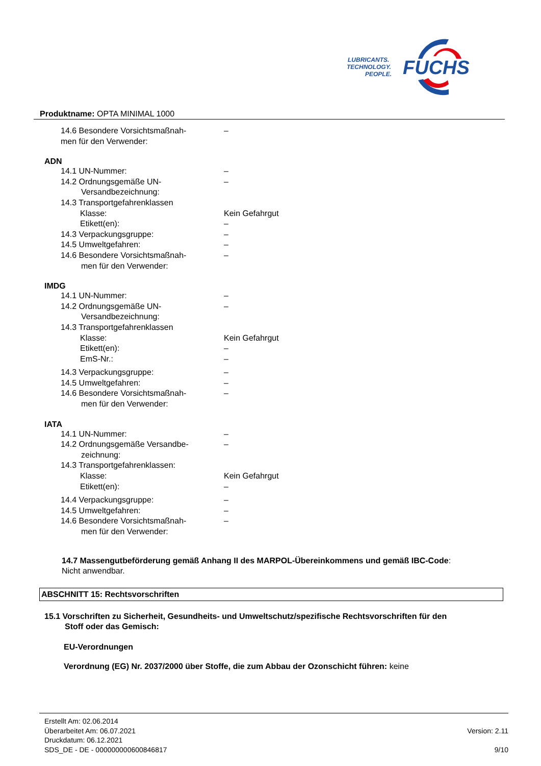LUBRICANTS.
TECHNOLOGY.
PEOPLE.
FUCHS
Produktname: OPTA MINIMAL 1000
14.6 Besondere Vorsichtsmaßnah-
men für den Verwender:
–
ADN
14.1 UN-Nummer: –
14.2 Ordnungsgemäße UN-
Versandbezeichnung:
–
14.3 Transportgefahrenklassen
Klasse: Kein Gefahrgut
Etikett(en): –
14.3 Verpackungsgruppe: –
14.5 Umweltgefahren: –
14.6 Besondere Vorsichtsmaßnah-
men für den Verwender:
–
IMDG
14.1 UN-Nummer: –
14.2 Ordnungsgemäße UN-
Versandbezeichnung:
–
14.3 Transportgefahrenklassen
Klasse: Kein Gefahrgut
Etikett(en): –
EmS-Nr.: –
14.3 Verpackungsgruppe: –
14.5 Umweltgefahren: –
14.6 Besondere Vorsichtsmaßnah-
men für den Verwender:
–
IATA
14.1 UN-Nummer: –
14.2 Ordnungsgemäße Versandbe-
zeichnung:
–
14.3 Transportgefahrenklassen:
Klasse: Kein Gefahrgut
Etikett(en): –
14.4 Verpackungsgruppe: –
14.5 Umweltgefahren: –
14.6 Besondere Vorsichtsmaßnah-
men für den Verwender:
–
14.7 Massengutbeförderung gemäß Anhang II des MARPOL-Übereinkommens und gemäß IBC-Code:
Nicht anwendbar.
ABSCHNITT 15: Rechtsvorschriften
15.1 Vorschriften zu Sicherheit, Gesundheits- und Umweltschutz/spezifische Rechtsvorschriften für den
Stoff oder das Gemisch:
EU-Verordnungen
Verordnung (EG) Nr. 2037/2000 über Stoffe, die zum Abbau der Ozonschicht führen: keine
Erstellt Am: 02.06.2014
Überarbeitet Am: 06.07.2021
Druckdatum: 06.12.2021
SDS_DE - DE - 000000000600846817
Version: 2.11
9/10